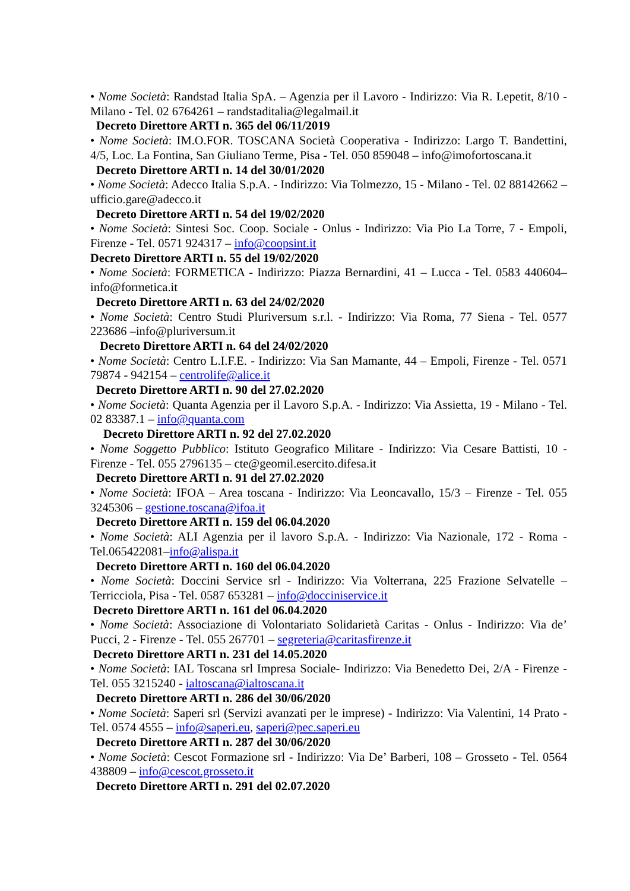• Nome Società: Randstad Italia SpA. – Agenzia per il Lavoro - Indirizzo: Via R. Lepetit, 8/10 - Milano - Tel. 02 6764261 – randstaditalia@legalmail.it
Decreto Direttore ARTI n. 365 del 06/11/2019
• Nome Società: IM.O.FOR. TOSCANA Società Cooperativa - Indirizzo: Largo T. Bandettini, 4/5, Loc. La Fontina, San Giuliano Terme, Pisa - Tel. 050 859048 – info@imofortoscana.it
Decreto Direttore ARTI n. 14 del 30/01/2020
• Nome Società: Adecco Italia S.p.A. - Indirizzo: Via Tolmezzo, 15 - Milano - Tel. 02 88142662 – ufficio.gare@adecco.it
Decreto Direttore ARTI n. 54 del 19/02/2020
• Nome Società: Sintesi Soc. Coop. Sociale - Onlus - Indirizzo: Via Pio La Torre, 7 - Empoli, Firenze - Tel. 0571 924317 – info@coopsint.it
Decreto Direttore ARTI n. 55 del 19/02/2020
• Nome Società: FORMETICA - Indirizzo: Piazza Bernardini, 41 – Lucca - Tel. 0583 440604–info@formetica.it
Decreto Direttore ARTI n. 63 del 24/02/2020
• Nome Società: Centro Studi Pluriversum s.r.l. - Indirizzo: Via Roma, 77 Siena - Tel. 0577 223686 –info@pluriversum.it
Decreto Direttore ARTI n. 64 del 24/02/2020
• Nome Società: Centro L.I.F.E. - Indirizzo: Via San Mamante, 44 – Empoli, Firenze - Tel. 0571 79874 - 942154 – centrolife@alice.it
Decreto Direttore ARTI n. 90 del 27.02.2020
• Nome Società: Quanta Agenzia per il Lavoro S.p.A. - Indirizzo: Via Assietta, 19 - Milano - Tel. 02 83387.1 – info@quanta.com
Decreto Direttore ARTI n. 92 del 27.02.2020
• Nome Soggetto Pubblico: Istituto Geografico Militare - Indirizzo: Via Cesare Battisti, 10 - Firenze - Tel. 055 2796135 – cte@geomil.esercito.difesa.it
Decreto Direttore ARTI n. 91 del 27.02.2020
• Nome Società: IFOA – Area toscana - Indirizzo: Via Leoncavallo, 15/3 – Firenze - Tel. 055 3245306 – gestione.toscana@ifoa.it
Decreto Direttore ARTI n. 159 del 06.04.2020
• Nome Società: ALI Agenzia per il lavoro S.p.A. - Indirizzo: Via Nazionale, 172 - Roma - Tel.065422081–info@alispa.it
Decreto Direttore ARTI n. 160 del 06.04.2020
• Nome Società: Doccini Service srl - Indirizzo: Via Volterrana, 225 Frazione Selvatelle – Terricciola, Pisa - Tel. 0587 653281 – info@docciniservice.it
Decreto Direttore ARTI n. 161 del 06.04.2020
• Nome Società: Associazione di Volontariato Solidarietà Caritas - Onlus - Indirizzo: Via de’ Pucci, 2 - Firenze - Tel. 055 267701 – segreteria@caritasfirenze.it
Decreto Direttore ARTI n. 231 del 14.05.2020
• Nome Società: IAL Toscana srl Impresa Sociale- Indirizzo: Via Benedetto Dei, 2/A - Firenze - Tel. 055 3215240 - ialtoscana@ialtoscana.it
Decreto Direttore ARTI n. 286 del 30/06/2020
• Nome Società: Saperi srl (Servizi avanzati per le imprese) - Indirizzo: Via Valentini, 14 Prato - Tel. 0574 4555 – info@saperi.eu, saperi@pec.saperi.eu
Decreto Direttore ARTI n. 287 del 30/06/2020
• Nome Società: Cescot Formazione srl - Indirizzo: Via De’ Barberi, 108 – Grosseto - Tel. 0564 438809 – info@cescot.grosseto.it
Decreto Direttore ARTI n. 291 del 02.07.2020